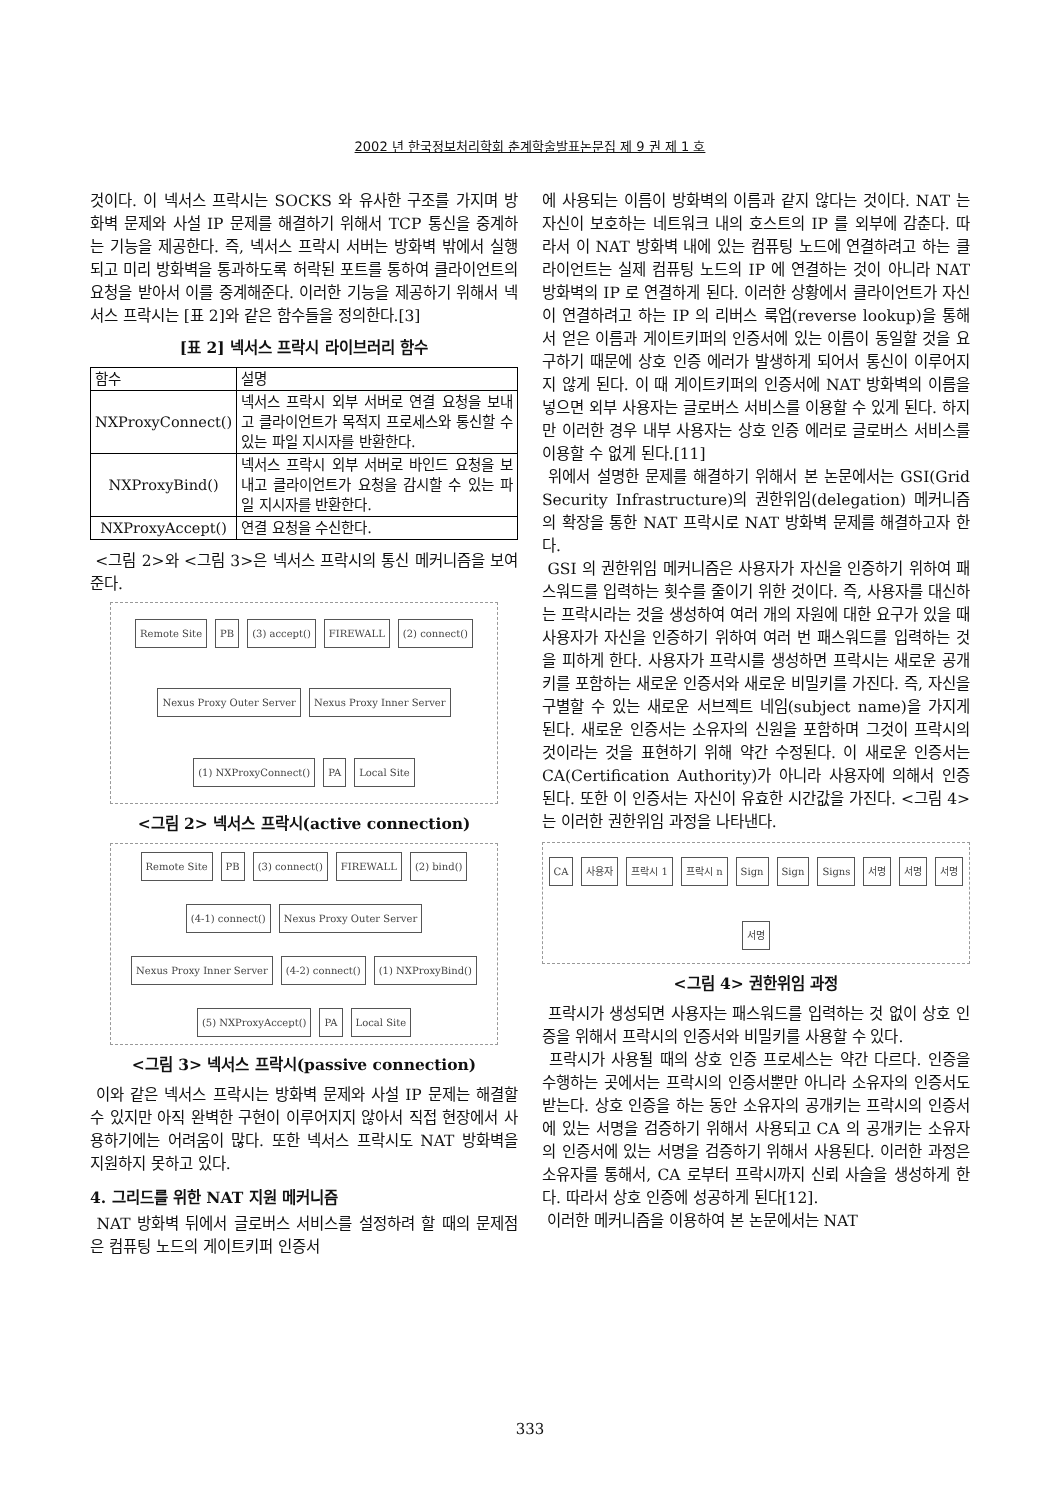2002 년 한국정보처리학회 춘계학술발표논문집 제 9 권 제 1 호
것이다. 이 넥서스 프락시는 SOCKS 와 유사한 구조를 가지며 방화벽 문제와 사설 IP 문제를 해결하기 위해서 TCP 통신을 중계하는 기능을 제공한다. 즉, 넥서스 프락시 서버는 방화벽 밖에서 실행되고 미리 방화벽을 통과하도록 허락된 포트를 통하여 클라이언트의 요청을 받아서 이를 중계해준다. 이러한 기능을 제공하기 위해서 넥서스 프락시는 [표 2]와 같은 함수들을 정의한다.[3]
[표 2] 넥서스 프락시 라이브러리 함수
| 함수 | 설명 |
| --- | --- |
| NXProxyConnect() | 넥서스 프락시 외부 서버로 연결 요청을 보내고 클라이언트가 목적지 프로세스와 통신할 수 있는 파일 지시자를 반환한다. |
| NXProxyBind() | 넥서스 프락시 외부 서버로 바인드 요청을 보내고 클라이언트가 요청을 감시할 수 있는 파일 지시자를 반환한다. |
| NXProxyAccept() | 연결 요청을 수신한다. |
<그림 2>와 <그림 3>은 넥서스 프락시의 통신 메커니즘을 보여준다.
Remote Site PB (3) accept() FIREWALL (2) connect() Nexus Proxy Outer Server Nexus Proxy Inner Server (1) NXProxyConnect() PA Local Site
<그림 2> 넥서스 프락시(active connection)
Remote Site PB (3) connect() FIREWALL (2) bind() (4-1) connect() Nexus Proxy Outer Server Nexus Proxy Inner Server (4-2) connect() (1) NXProxyBind() (5) NXProxyAccept() PA Local Site
<그림 3> 넥서스 프락시(passive connection)
이와 같은 넥서스 프락시는 방화벽 문제와 사설 IP 문제는 해결할 수 있지만 아직 완벽한 구현이 이루어지지 않아서 직접 현장에서 사용하기에는 어려움이 많다. 또한 넥서스 프락시도 NAT 방화벽을 지원하지 못하고 있다.
4. 그리드를 위한 NAT 지원 메커니즘
NAT 방화벽 뒤에서 글로버스 서비스를 설정하려 할 때의 문제점은 컴퓨팅 노드의 게이트키퍼 인증서
에 사용되는 이름이 방화벽의 이름과 같지 않다는 것이다. NAT 는 자신이 보호하는 네트워크 내의 호스트의 IP 를 외부에 감춘다. 따라서 이 NAT 방화벽 내에 있는 컴퓨팅 노드에 연결하려고 하는 클라이언트는 실제 컴퓨팅 노드의 IP 에 연결하는 것이 아니라 NAT 방화벽의 IP 로 연결하게 된다. 이러한 상황에서 클라이언트가 자신이 연결하려고 하는 IP 의 리버스 룩업(reverse lookup)을 통해서 얻은 이름과 게이트키퍼의 인증서에 있는 이름이 동일할 것을 요구하기 때문에 상호 인증 에러가 발생하게 되어서 통신이 이루어지지 않게 된다. 이 때 게이트키퍼의 인증서에 NAT 방화벽의 이름을 넣으면 외부 사용자는 글로버스 서비스를 이용할 수 있게 된다. 하지만 이러한 경우 내부 사용자는 상호 인증 에러로 글로버스 서비스를 이용할 수 없게 된다.[11]
위에서 설명한 문제를 해결하기 위해서 본 논문에서는 GSI(Grid Security Infrastructure)의 권한위임(delegation) 메커니즘의 확장을 통한 NAT 프락시로 NAT 방화벽 문제를 해결하고자 한다.
GSI 의 권한위임 메커니즘은 사용자가 자신을 인증하기 위하여 패스워드를 입력하는 횟수를 줄이기 위한 것이다. 즉, 사용자를 대신하는 프락시라는 것을 생성하여 여러 개의 자원에 대한 요구가 있을 때 사용자가 자신을 인증하기 위하여 여러 번 패스워드를 입력하는 것을 피하게 한다. 사용자가 프락시를 생성하면 프락시는 새로운 공개키를 포함하는 새로운 인증서와 새로운 비밀키를 가진다. 즉, 자신을 구별할 수 있는 새로운 서브젝트 네임(subject name)을 가지게 된다. 새로운 인증서는 소유자의 신원을 포함하며 그것이 프락시의 것이라는 것을 표현하기 위해 약간 수정된다. 이 새로운 인증서는 CA(Certification Authority)가 아니라 사용자에 의해서 인증된다. 또한 이 인증서는 자신이 유효한 시간값을 가진다. <그림 4>는 이러한 권한위임 과정을 나타낸다.
CA 사용자 프락시 1 프락시 n Sign Sign Signs 서명 서명 서명 서명
<그림 4> 권한위임 과정
프락시가 생성되면 사용자는 패스워드를 입력하는 것 없이 상호 인증을 위해서 프락시의 인증서와 비밀키를 사용할 수 있다.
프락시가 사용될 때의 상호 인증 프로세스는 약간 다르다. 인증을 수행하는 곳에서는 프락시의 인증서뿐만 아니라 소유자의 인증서도 받는다. 상호 인증을 하는 동안 소유자의 공개키는 프락시의 인증서에 있는 서명을 검증하기 위해서 사용되고 CA 의 공개키는 소유자의 인증서에 있는 서명을 검증하기 위해서 사용된다. 이러한 과정은 소유자를 통해서, CA 로부터 프락시까지 신뢰 사슬을 생성하게 한다. 따라서 상호 인증에 성공하게 된다[12].
이러한 메커니즘을 이용하여 본 논문에서는 NAT
333